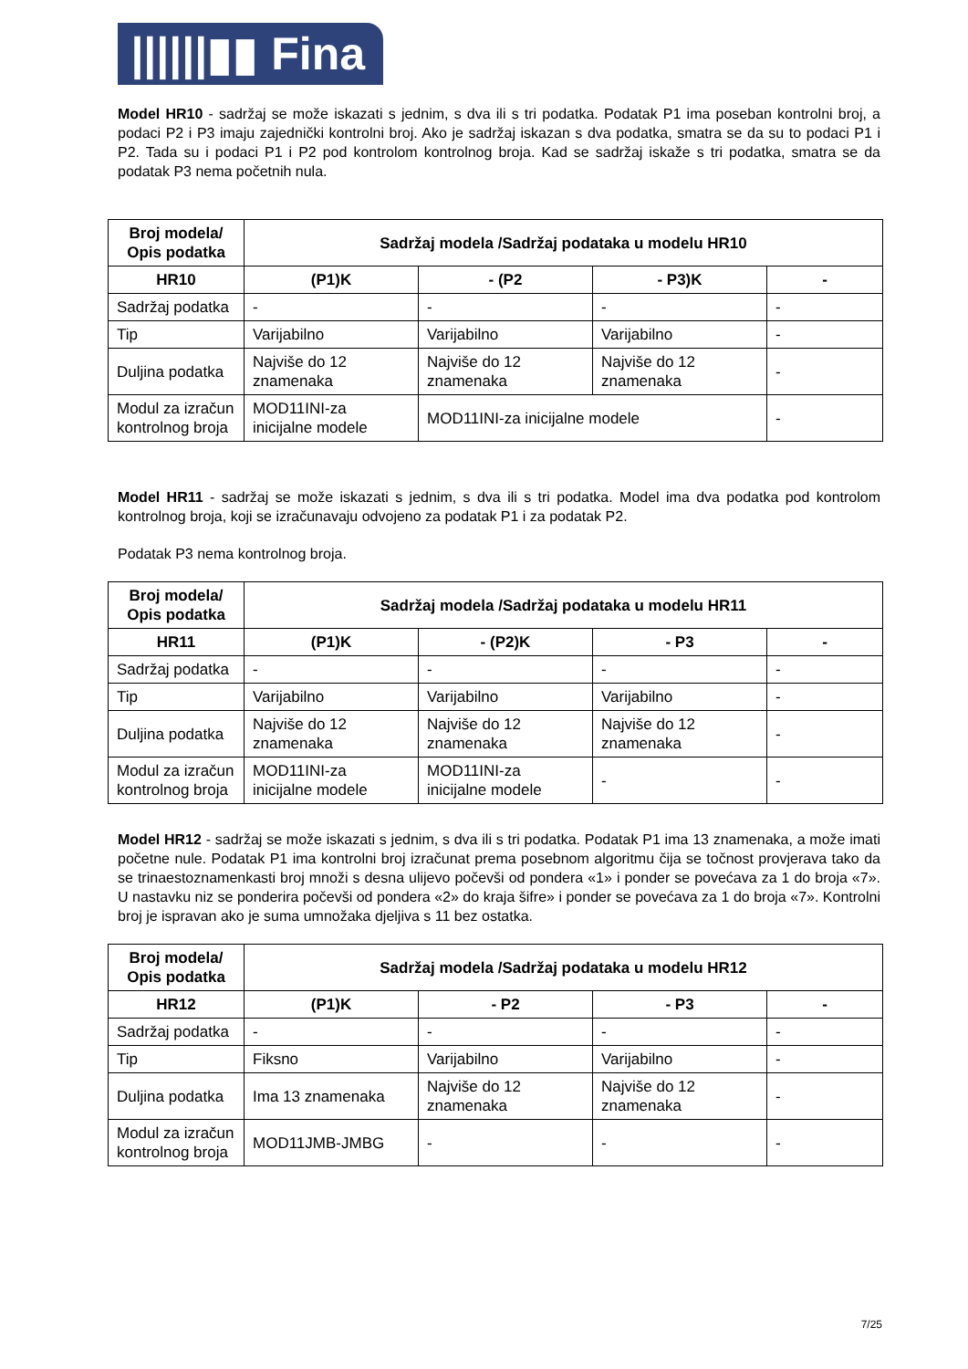||||||▮▮ Fina
Model HR10 - sadržaj se može iskazati s jednim, s dva ili s tri podatka. Podatak P1 ima poseban kontrolni broj, a podaci P2 i P3 imaju zajednički kontrolni broj. Ako je sadržaj iskazan s dva podatka, smatra se da su to podaci P1 i P2. Tada su i podaci P1 i P2 pod kontrolom kontrolnog broja. Kad se sadržaj iskaže s tri podatka, smatra se da podatak P3 nema početnih nula.
| Broj modela/ Opis podatka | Sadržaj modela /Sadržaj podataka u modelu HR10 | | | |
| --- | --- | --- | --- | --- |
| HR10 | (P1)K | - (P2 | - P3)K | - |
| Sadržaj podatka | - | - | - | - |
| Tip | Varijabilno | Varijabilno | Varijabilno | - |
| Duljina podatka | Najviše do 12 znamenaka | Najviše do 12 znamenaka | Najviše do 12 znamenaka | - |
| Modul za izračun kontrolnog broja | MOD11INI-za inicijalne modele | MOD11INI-za inicijalne modele | | - |
Model HR11 - sadržaj se može iskazati s jednim, s dva ili s tri podatka. Model ima dva podatka pod kontrolom kontrolnog broja, koji se izračunavaju odvojeno za podatak P1 i za podatak P2.
Podatak P3 nema kontrolnog broja.
| Broj modela/ Opis podatka | Sadržaj modela /Sadržaj podataka u modelu HR11 | | | |
| --- | --- | --- | --- | --- |
| HR11 | (P1)K | - (P2)K | - P3 | - |
| Sadržaj podatka | - | - | - | - |
| Tip | Varijabilno | Varijabilno | Varijabilno | - |
| Duljina podatka | Najviše do 12 znamenaka | Najviše do 12 znamenaka | Najviše do 12 znamenaka | - |
| Modul za izračun kontrolnog broja | MOD11INI-za inicijalne modele | MOD11INI-za inicijalne modele | - | - |
Model HR12 - sadržaj se može iskazati s jednim, s dva ili s tri podatka. Podatak P1 ima 13 znamenaka, a može imati početne nule. Podatak P1 ima kontrolni broj izračunat prema posebnom algoritmu čija se točnost provjerava tako da se trinaestoznamenkasti broj množi s desna ulijevo počevši od pondera «1» i ponder se povećava za 1 do broja «7». U nastavku niz se ponderira počevši od pondera «2» do kraja šifre» i ponder se povećava za 1 do broja «7». Kontrolni broj je ispravan ako je suma umnožaka djeljiva s 11 bez ostatka.
| Broj modela/ Opis podatka | Sadržaj modela /Sadržaj podataka u modelu HR12 | | | |
| --- | --- | --- | --- | --- |
| HR12 | (P1)K | - P2 | - P3 | - |
| Sadržaj podatka | - | - | - | - |
| Tip | Fiksno | Varijabilno | Varijabilno | - |
| Duljina podatka | Ima 13 znamenaka | Najviše do 12 znamenaka | Najviše do 12 znamenaka | - |
| Modul za izračun kontrolnog broja | MOD11JMB-JMBG | - | - | - |
7/25